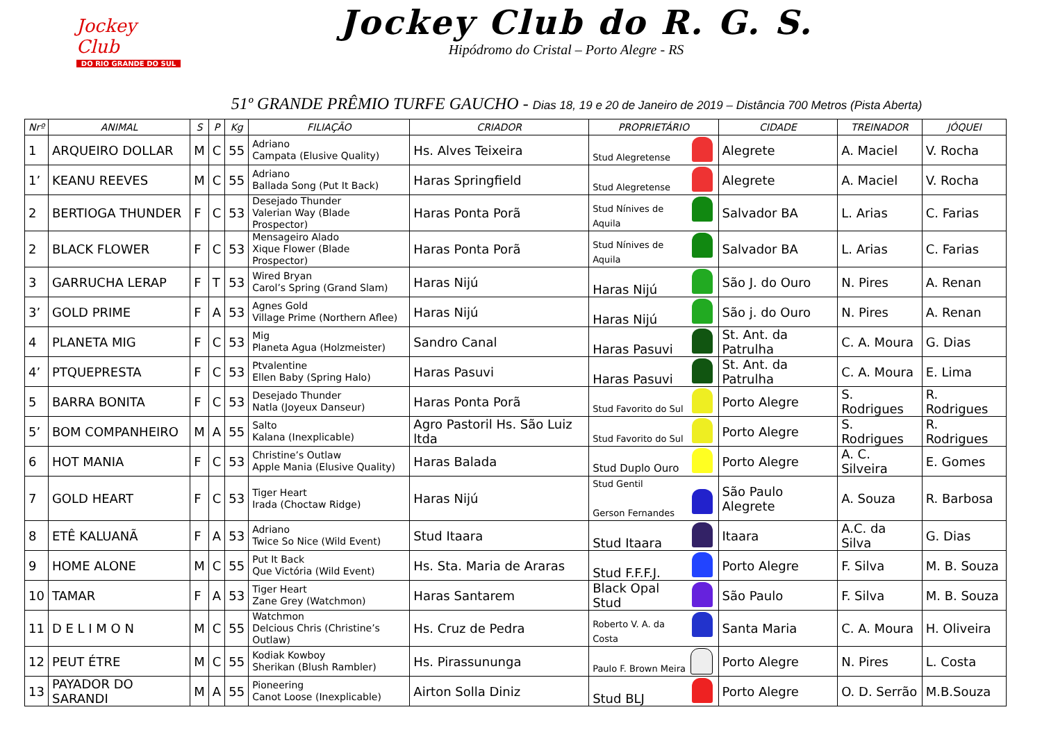Jockey Club
DO RIO GRANDE DO SUL
Jockey Club do R. G. S.
Hipódromo do Cristal – Porto Alegre - RS
51º GRANDE PRÊMIO TURFE GAUCHO - Dias 18, 19 e 20 de Janeiro de 2019 – Distância 700 Metros (Pista Aberta)
| Nrº | ANIMAL | S | P | Kg | FILIAÇÃO | CRIADOR | PROPRIETÁRIO | CIDADE | TREINADOR | JÓQUEI |
| --- | --- | --- | --- | --- | --- | --- | --- | --- | --- | --- |
| 1 | ARQUEIRO DOLLAR | M | C | 55 | Adriano Campata (Elusive Quality) | Hs. Alves Teixeira | Stud Alegretense | Alegrete | A. Maciel | V. Rocha |
| 1’ | KEANU REEVES | M | C | 55 | Adriano Ballada Song (Put It Back) | Haras Springfield | Stud Alegretense | Alegrete | A. Maciel | V. Rocha |
| 2 | BERTIOGA THUNDER | F | C | 53 | Desejado Thunder Valerian Way (Blade Prospector) | Haras Ponta Porã | Stud Nínives de Aquila | Salvador BA | L. Arias | C. Farias |
| 2 | BLACK FLOWER | F | C | 53 | Mensageiro Alado Xique Flower (Blade Prospector) | Haras Ponta Porã | Stud Nínives de Aquila | Salvador BA | L. Arias | C. Farias |
| 3 | GARRUCHA LERAP | F | T | 53 | Wired Bryan Carol’s Spring (Grand Slam) | Haras Nijú | Haras Nijú | São J. do Ouro | N. Pires | A. Renan |
| 3’ | GOLD PRIME | F | A | 53 | Agnes Gold Village Prime (Northern Aflee) | Haras Nijú | Haras Nijú | São j. do Ouro | N. Pires | A. Renan |
| 4 | PLANETA MIG | F | C | 53 | Mig Planeta Agua (Holzmeister) | Sandro Canal | Haras Pasuvi | St. Ant. da Patrulha | C. A. Moura | G. Dias |
| 4’ | PTQUEPRESTA | F | C | 53 | Ptvalentine Ellen Baby (Spring Halo) | Haras Pasuvi | Haras Pasuvi | St. Ant. da Patrulha | C. A. Moura | E. Lima |
| 5 | BARRA BONITA | F | C | 53 | Desejado Thunder Natla (Joyeux Danseur) | Haras Ponta Porã | Stud Favorito do Sul | Porto Alegre | S. Rodrigues | R. Rodrigues |
| 5’ | BOM COMPANHEIRO | M | A | 55 | Salto Kalana (Inexplicable) | Agro Pastoril Hs. São Luiz ltda | Stud Favorito do Sul | Porto Alegre | S. Rodrigues | R. Rodrigues |
| 6 | HOT MANIA | F | C | 53 | Christine’s Outlaw Apple Mania (Elusive Quality) | Haras Balada | Stud Duplo Ouro | Porto Alegre | A. C. Silveira | E. Gomes |
| 7 | GOLD HEART | F | C | 53 | Tiger Heart Irada (Choctaw Ridge) | Haras Nijú | Stud Gentil Gerson Fernandes | São Paulo Alegrete | A. Souza | R. Barbosa |
| 8 | ETÊ KALUANÃ | F | A | 53 | Adriano Twice So Nice (Wild Event) | Stud Itaara | Stud Itaara | Itaara | A.C. da Silva | G. Dias |
| 9 | HOME ALONE | M | C | 55 | Put It Back Que Victória (Wild Event) | Hs. Sta. Maria de Araras | Stud F.F.F.J. | Porto Alegre | F. Silva | M. B. Souza |
| 10 | TAMAR | F | A | 53 | Tiger Heart Zane Grey (Watchmon) | Haras Santarem | Black Opal Stud | São Paulo | F. Silva | M. B. Souza |
| 11 | D E L I M O N | M | C | 55 | Watchmon Delcious Chris (Christine’s Outlaw) | Hs. Cruz de Pedra | Roberto V. A. da Costa | Santa Maria | C. A. Moura | H. Oliveira |
| 12 | PEUT ÉTRE | M | C | 55 | Kodiak Kowboy Sherikan (Blush Rambler) | Hs. Pirassununga | Paulo F. Brown Meira | Porto Alegre | N. Pires | L. Costa |
| 13 | PAYADOR DO SARANDI | M | A | 55 | Pioneering Canot Loose (Inexplicable) | Airton Solla Diniz | Stud BLJ | Porto Alegre | O. D. Serrão | M.B.Souza |